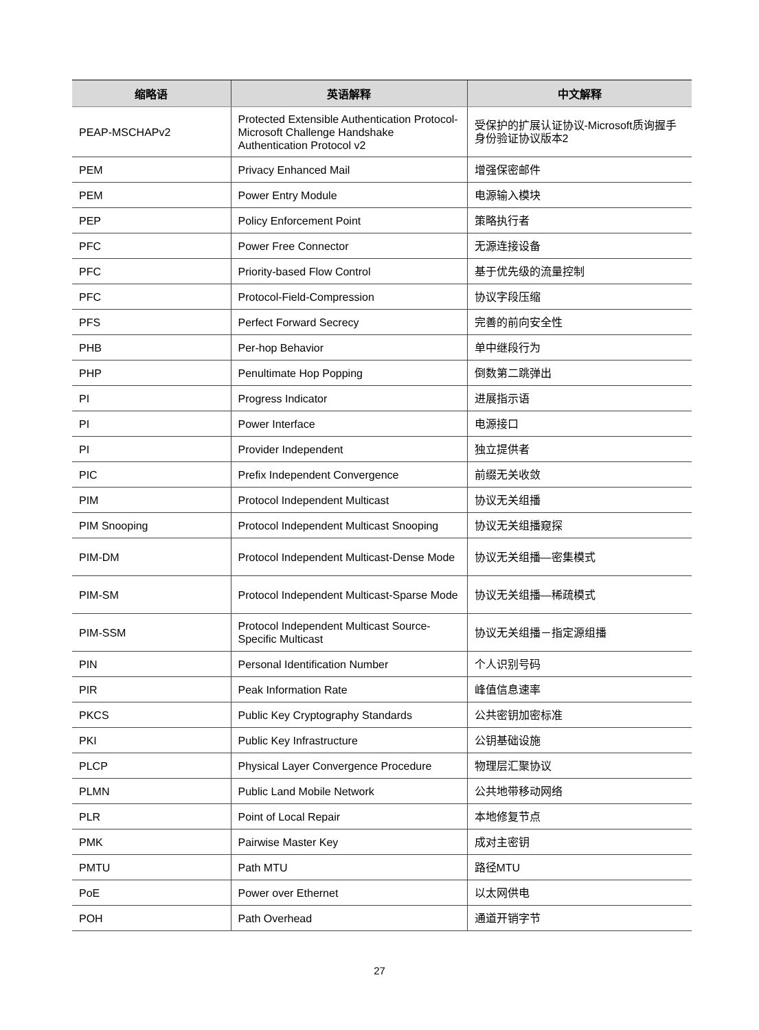| 缩略语 | 英语解释 | 中文解释 |
| --- | --- | --- |
| PEAP-MSCHAPv2 | Protected Extensible Authentication Protocol-Microsoft Challenge Handshake Authentication Protocol v2 | 受保护的扩展认证协议-Microsoft质询握手身份验证协议版本2 |
| PEM | Privacy Enhanced Mail | 增强保密邮件 |
| PEM | Power Entry Module | 电源输入模块 |
| PEP | Policy Enforcement Point | 策略执行者 |
| PFC | Power Free Connector | 无源连接设备 |
| PFC | Priority-based Flow Control | 基于优先级的流量控制 |
| PFC | Protocol-Field-Compression | 协议字段压缩 |
| PFS | Perfect Forward Secrecy | 完善的前向安全性 |
| PHB | Per-hop Behavior | 单中继段行为 |
| PHP | Penultimate Hop Popping | 倒数第二跳弹出 |
| PI | Progress Indicator | 进展指示语 |
| PI | Power Interface | 电源接口 |
| PI | Provider Independent | 独立提供者 |
| PIC | Prefix Independent Convergence | 前缀无关收敛 |
| PIM | Protocol Independent Multicast | 协议无关组播 |
| PIM Snooping | Protocol Independent Multicast Snooping | 协议无关组播窥探 |
| PIM-DM | Protocol Independent Multicast-Dense Mode | 协议无关组播—密集模式 |
| PIM-SM | Protocol Independent Multicast-Sparse Mode | 协议无关组播—稀疏模式 |
| PIM-SSM | Protocol Independent Multicast Source-Specific Multicast | 协议无关组播－指定源组播 |
| PIN | Personal Identification Number | 个人识别号码 |
| PIR | Peak Information Rate | 峰值信息速率 |
| PKCS | Public Key Cryptography Standards | 公共密钥加密标准 |
| PKI | Public Key Infrastructure | 公钥基础设施 |
| PLCP | Physical Layer Convergence Procedure | 物理层汇聚协议 |
| PLMN | Public Land Mobile Network | 公共地带移动网络 |
| PLR | Point of Local Repair | 本地修复节点 |
| PMK | Pairwise Master Key | 成对主密钥 |
| PMTU | Path MTU | 路径MTU |
| PoE | Power over Ethernet | 以太网供电 |
| POH | Path Overhead | 通道开销字节 |
27